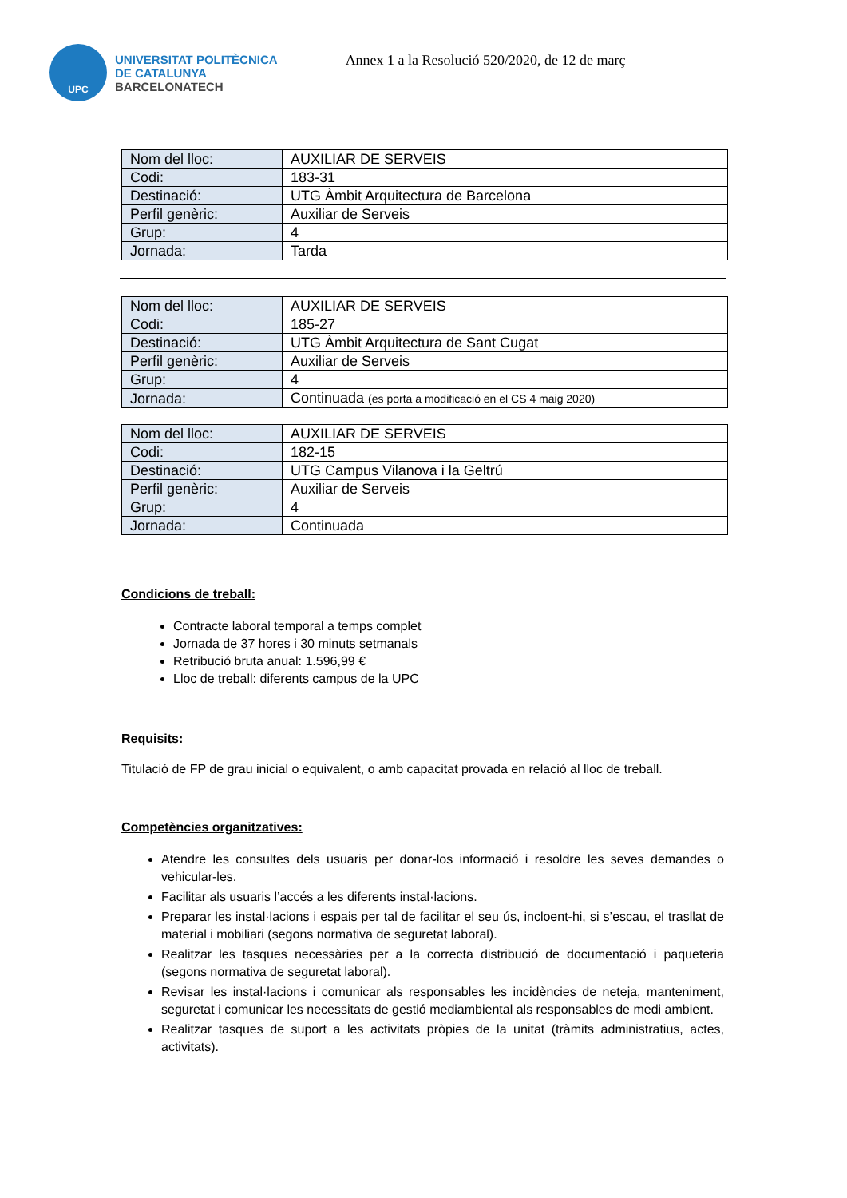UPC
UNIVERSITAT POLITÈCNICA
DE CATALUNYA
BARCELONATECH
Annex 1 a la Resolució 520/2020, de 12 de març
| Nom del lloc: | AUXILIAR DE SERVEIS |
| Codi: | 183-31 |
| Destinació: | UTG Àmbit Arquitectura de Barcelona |
| Perfil genèric: | Auxiliar de Serveis |
| Grup: | 4 |
| Jornada: | Tarda |
| Nom del lloc: | AUXILIAR DE SERVEIS |
| Codi: | 185-27 |
| Destinació: | UTG Àmbit Arquitectura de Sant Cugat |
| Perfil genèric: | Auxiliar de Serveis |
| Grup: | 4 |
| Jornada: | Continuada (es porta a modificació en el CS 4 maig 2020) |
| Nom del lloc: | AUXILIAR DE SERVEIS |
| Codi: | 182-15 |
| Destinació: | UTG Campus Vilanova i la Geltrú |
| Perfil genèric: | Auxiliar de Serveis |
| Grup: | 4 |
| Jornada: | Continuada |
Condicions de treball:
Contracte laboral temporal a temps complet
Jornada de 37 hores i 30 minuts setmanals
Retribució bruta anual: 1.596,99 €
Lloc de treball: diferents campus de la UPC
Requisits:
Titulació de FP de grau inicial o equivalent, o amb capacitat provada en relació al lloc de treball.
Competències organitzatives:
Atendre les consultes dels usuaris per donar-los informació i resoldre les seves demandes o vehicular-les.
Facilitar als usuaris l’accés a les diferents instal·lacions.
Preparar les instal·lacions i espais per tal de facilitar el seu ús, incloent-hi, si s’escau, el trasllat de material i mobiliari (segons normativa de seguretat laboral).
Realitzar les tasques necessàries per a la correcta distribució de documentació i paqueteria (segons normativa de seguretat laboral).
Revisar les instal·lacions i comunicar als responsables les incidències de neteja, manteniment, seguretat i comunicar les necessitats de gestió mediambiental als responsables de medi ambient.
Realitzar tasques de suport a les activitats pròpies de la unitat (tràmits administratius, actes, activitats).